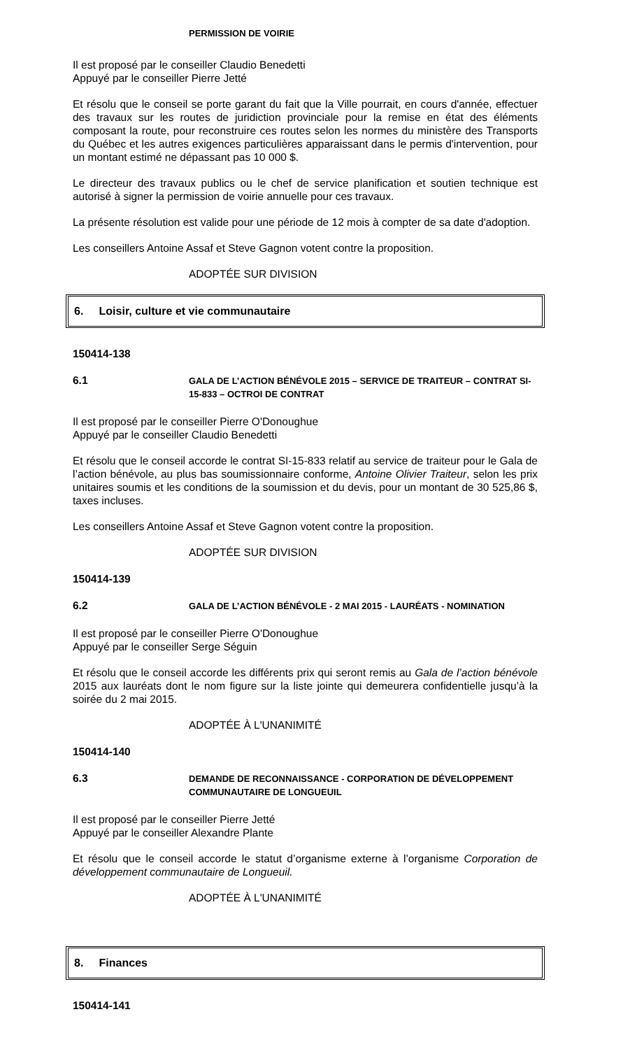PERMISSION DE VOIRIE
Il est proposé par le conseiller Claudio Benedetti
Appuyé par le conseiller Pierre Jetté
Et résolu que le conseil se porte garant du fait que la Ville pourrait, en cours d'année, effectuer des travaux sur les routes de juridiction provinciale pour la remise en état des éléments composant la route, pour reconstruire ces routes selon les normes du ministère des Transports du Québec et les autres exigences particulières apparaissant dans le permis d'intervention, pour un montant estimé ne dépassant pas 10 000 $.
Le directeur des travaux publics ou le chef de service planification et soutien technique est autorisé à signer la permission de voirie annuelle pour ces travaux.
La présente résolution est valide pour une période de 12 mois à compter de sa date d'adoption.
Les conseillers Antoine Assaf et Steve Gagnon votent contre la proposition.
ADOPTÉE SUR DIVISION
6. Loisir, culture et vie communautaire
150414-138
6.1
GALA DE L’ACTION BÉNÉVOLE 2015 – SERVICE DE TRAITEUR – CONTRAT SI-15-833 – OCTROI DE CONTRAT
Il est proposé par le conseiller Pierre O'Donoughue
Appuyé par le conseiller Claudio Benedetti
Et résolu que le conseil accorde le contrat SI-15-833 relatif au service de traiteur pour le Gala de l’action bénévole, au plus bas soumissionnaire conforme, Antoine Olivier Traiteur, selon les prix unitaires soumis et les conditions de la soumission et du devis, pour un montant de 30 525,86 $, taxes incluses.
Les conseillers Antoine Assaf et Steve Gagnon votent contre la proposition.
ADOPTÉE SUR DIVISION
150414-139
6.2
GALA DE L’ACTION BÉNÉVOLE - 2 MAI 2015 - LAURÉATS - NOMINATION
Il est proposé par le conseiller Pierre O'Donoughue
Appuyé par le conseiller Serge Séguin
Et résolu que le conseil accorde les différents prix qui seront remis au Gala de l’action bénévole 2015 aux lauréats dont le nom figure sur la liste jointe qui demeurera confidentielle jusqu’à la soirée du 2 mai 2015.
ADOPTÉE À L'UNANIMITÉ
150414-140
6.3
DEMANDE DE RECONNAISSANCE - CORPORATION DE DÉVELOPPEMENT COMMUNAUTAIRE DE LONGUEUIL
Il est proposé par le conseiller Pierre Jetté
Appuyé par le conseiller Alexandre Plante
Et résolu que le conseil accorde le statut d’organisme externe à l’organisme Corporation de développement communautaire de Longueuil.
ADOPTÉE À L'UNANIMITÉ
8. Finances
150414-141